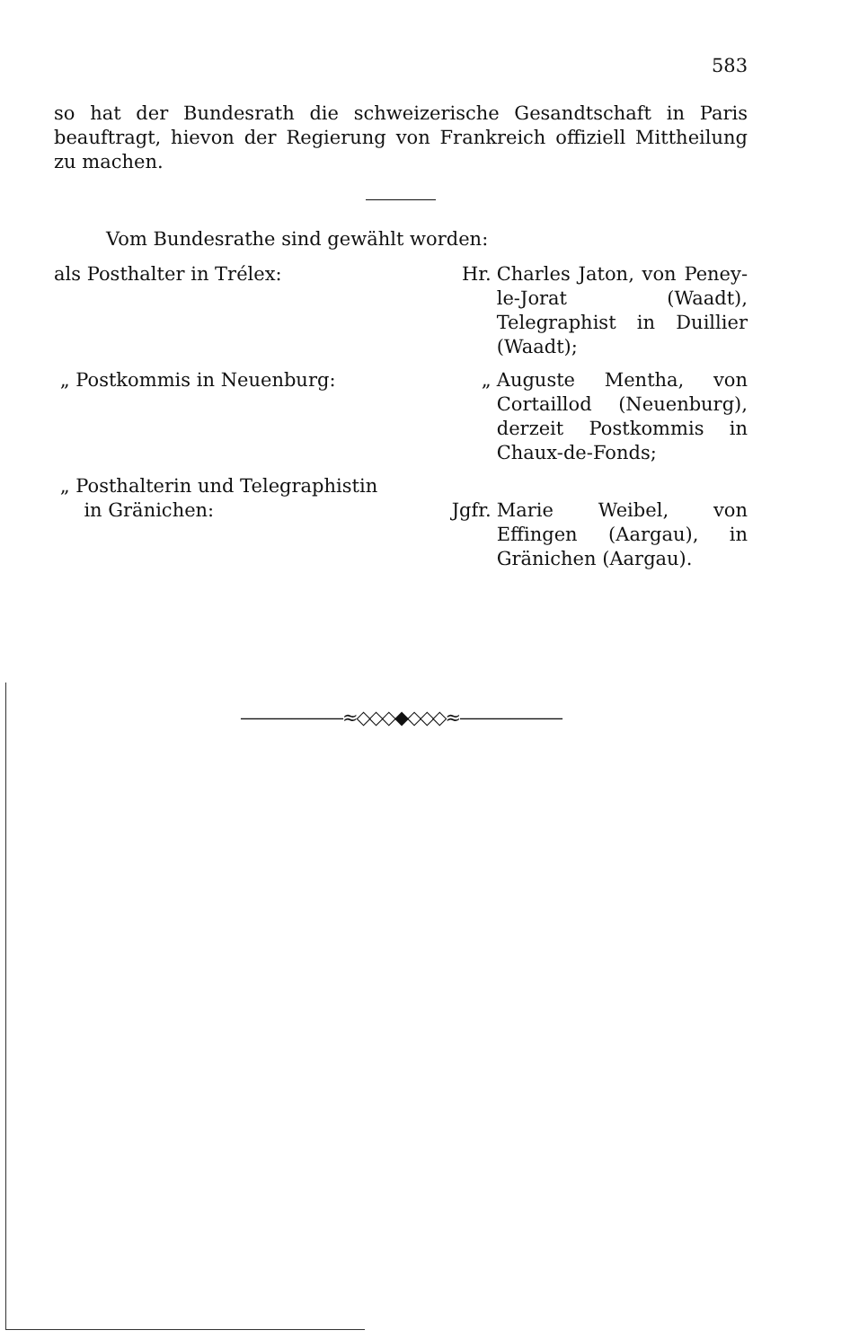583
so hat der Bundesrath die schweizerische Gesandtschaft in Paris beauftragt, hievon der Regierung von Frankreich offiziell Mittheilung zu machen.
Vom Bundesrathe sind gewählt worden:
als Posthalter in Trélex: Hr. Charles Jaton, von Peney-le-Jorat (Waadt), Telegraphist in Duillier (Waadt);
„ Postkommis in Neuenburg: „ Auguste Mentha, von Cortaillod (Neuenburg), derzeit Postkommis in Chaux-de-Fonds;
„ Posthalterin und Telegraphistin
in Gränichen:
Jgfr.
Marie Weibel, von Effingen (Aargau), in Gränichen (Aargau).
——————≈◇◇◇◆◇◇◇≈——————